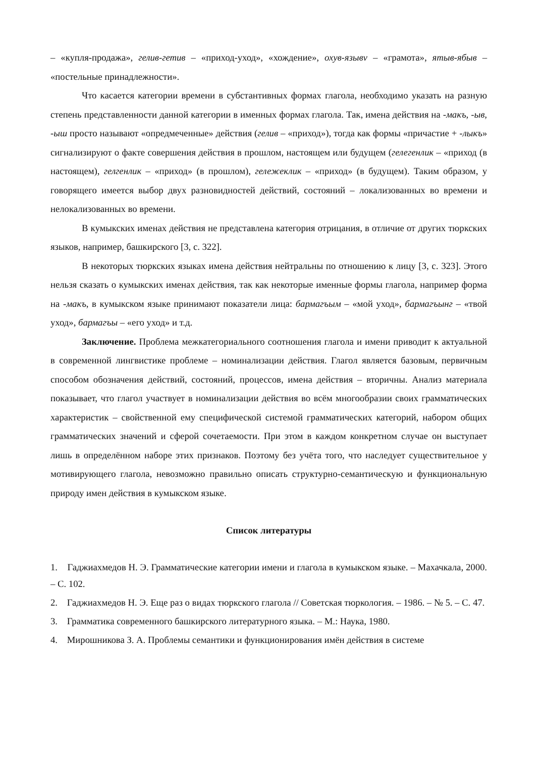– «купля-продажа», гелив-гетив – «приход-уход», «хождение», охув-язывv – «грамота», ятыв-ябыв – «постельные принадлежности».
Что касается категории времени в субстантивных формах глагола, необходимо указать на разную степень представленности данной категории в именных формах глагола. Так, имена действия на -макъ, -ыв, -ыш просто называют «опредмеченные» действия (гелив – «приход»), тогда как формы «причастие + -лыкъ» сигнализируют о факте совершения действия в прошлом, настоящем или будущем (гелегенлик – «приход (в настоящем), гелгенлик – «приход» (в прошлом), гележеклик – «приход» (в будущем). Таким образом, у говорящего имеется выбор двух разновидностей действий, состояний – локализованных во времени и нелокализованных во времени.
В кумыкских именах действия не представлена категория отрицания, в отличие от других тюркских языков, например, башкирского [3, с. 322].
В некоторых тюркских языках имена действия нейтральны по отношению к лицу [3, с. 323]. Этого нельзя сказать о кумыкских именах действия, так как некоторые именные формы глагола, например форма на -макъ, в кумыкском языке принимают показатели лица: бармагъым – «мой уход», бармагъынг – «твой уход», бармагъы – «его уход» и т.д.
Заключение. Проблема межкатегориального соотношения глагола и имени приводит к актуальной в современной лингвистике проблеме – номинализации действия. Глагол является базовым, первичным способом обозначения действий, состояний, процессов, имена действия – вторичны. Анализ материала показывает, что глагол участвует в номинализации действия во всём многообразии своих грамматических характеристик – свойственной ему специфической системой грамматических категорий, набором общих грамматических значений и сферой сочетаемости. При этом в каждом конкретном случае он выступает лишь в определённом наборе этих признаков. Поэтому без учёта того, что наследует существительное у мотивирующего глагола, невозможно правильно описать структурно-семантическую и функциональную природу имен действия в кумыкском языке.
Список литературы
1. Гаджиахмедов Н. Э. Грамматические категории имени и глагола в кумыкском языке. – Махачкала, 2000. – С. 102.
2. Гаджиахмедов Н. Э. Еще раз о видах тюркского глагола // Советская тюркология. – 1986. – № 5. – С. 47.
3. Грамматика современного башкирского литературного языка. – М.: Наука, 1980.
4. Мирошникова З. А. Проблемы семантики и функционирования имён действия в системе